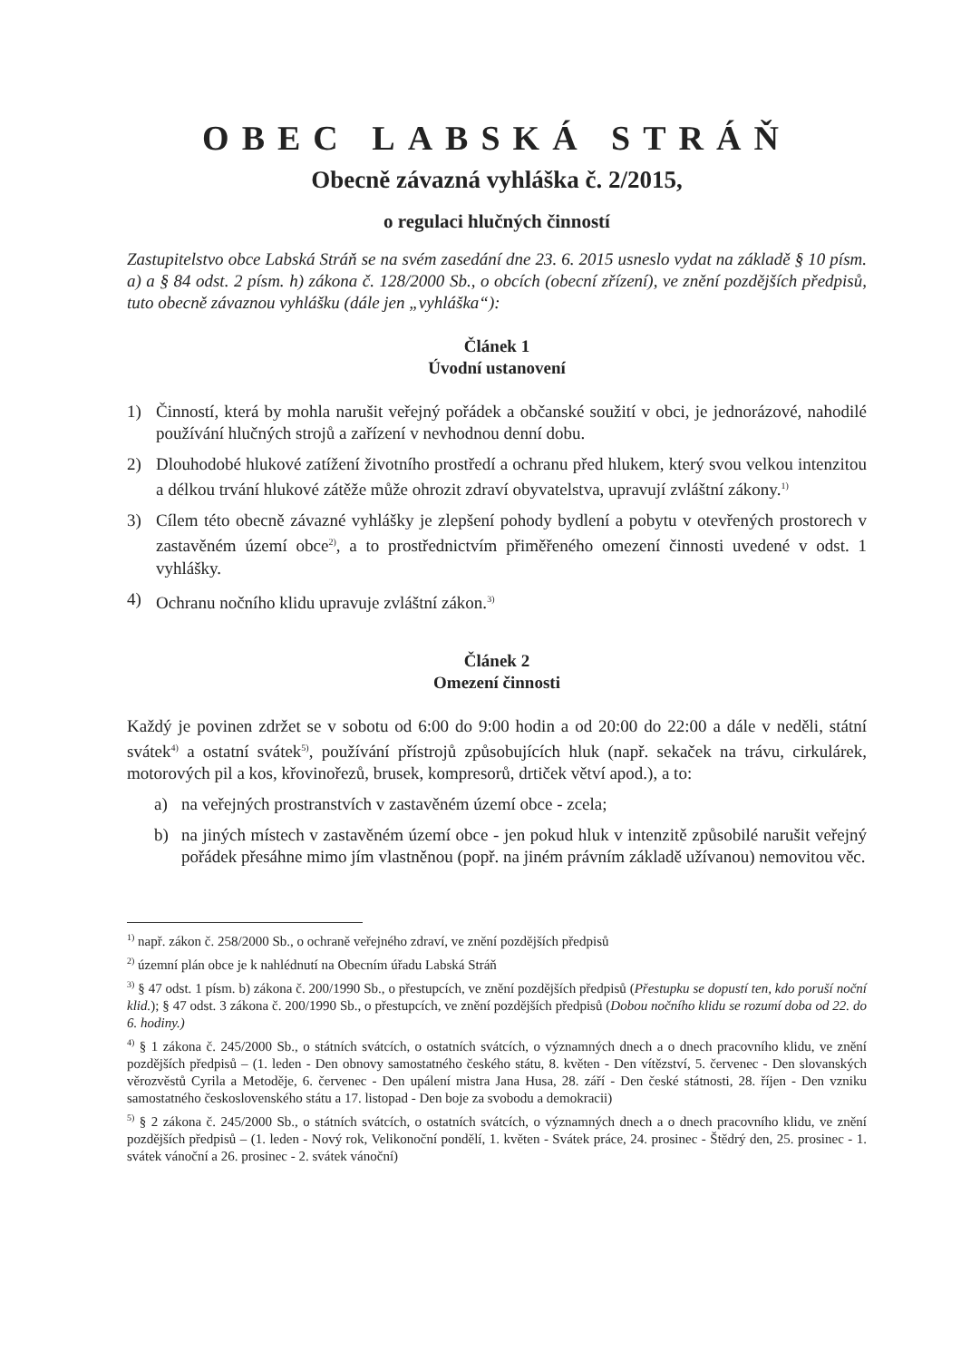OBEC LABSKÁ STRÁŇ
Obecně závazná vyhláška č. 2/2015,
o regulaci hlučných činností
Zastupitelstvo obce Labská Stráň se na svém zasedání dne 23. 6. 2015 usneslo vydat na základě § 10 písm. a) a § 84 odst. 2 písm. h) zákona č. 128/2000 Sb., o obcích (obecní zřízení), ve znění pozdějších předpisů, tuto obecně závaznou vyhlášku (dále jen „vyhláška“):
Článek 1
Úvodní ustanovení
1) Činností, která by mohla narušit veřejný pořádek a občanské soužití v obci, je jednorázové, nahodilé používání hlučných strojů a zařízení v nevhodnou denní dobu.
2) Dlouhodobé hlukové zatížení životního prostředí a ochranu před hlukem, který svou velkou intenzitou a délkou trvání hlukové zátěže může ohrozit zdraví obyvatelstva, upravují zvláštní zákony.<sup>1)</sup>
3) Cílem této obecně závazné vyhlášky je zlepšení pohody bydlení a pobytu v otevřených prostorech v zastavěném území obce<sup>2)</sup>, a to prostřednictvím přiměřeného omezení činnosti uvedené v odst. 1 vyhlášky.
4) Ochranu nočního klidu upravuje zvláštní zákon.<sup>3)</sup>
Článek 2
Omezení činnosti
Každý je povinen zdržet se v sobotu od 6:00 do 9:00 hodin a od 20:00 do 22:00 a dále v neděli, státní svátek<sup>4)</sup> a ostatní svátek<sup>5)</sup>, používání přístrojů způsobujících hluk (např. sekaček na trávu, cirkulárek, motorových pil a kos, křovinořezů, brusek, kompresorů, drtiček větví apod.), a to:
a) na veřejných prostranstvích v zastavěném území obce - zcela;
b) na jiných místech v zastavěném území obce - jen pokud hluk v intenzitě způsobilé narušit veřejný pořádek přesáhne mimo jím vlastněnou (popř. na jiném právním základě užívanou) nemovitou věc.
<sup>1)</sup> např. zákon č. 258/2000 Sb., o ochraně veřejného zdraví, ve znění pozdějších předpisů
<sup>2)</sup> územní plán obce je k nahlédnutí na Obecním úřadu Labská Stráň
<sup>3)</sup> § 47 odst. 1 písm. b) zákona č. 200/1990 Sb., o přestupcích, ve znění pozdějších předpisů (Přestupku se dopustí ten, kdo poruší noční klid.); § 47 odst. 3 zákona č. 200/1990 Sb., o přestupcích, ve znění pozdějších předpisů (Dobou nočního klidu se rozumí doba od 22. do 6. hodiny.)
<sup>4)</sup> § 1 zákona č. 245/2000 Sb., o státních svátcích, o ostatních svátcích, o významných dnech a o dnech pracovního klidu, ve znění pozdějších předpisů – (1. leden - Den obnovy samostatného českého státu, 8. květen - Den vítězství, 5. červenec - Den slovanských věrozvěstů Cyrila a Metoděje, 6. červenec - Den upálení mistra Jana Husa, 28. září - Den české státnosti, 28. říjen - Den vzniku samostatného československého státu a 17. listopad - Den boje za svobodu a demokracii)
<sup>5)</sup> § 2 zákona č. 245/2000 Sb., o státních svátcích, o ostatních svátcích, o významných dnech a o dnech pracovního klidu, ve znění pozdějších předpisů – (1. leden - Nový rok, Velikonoční pondělí, 1. květen - Svátek práce, 24. prosinec - Štědrý den, 25. prosinec - 1. svátek vánoční a 26. prosinec - 2. svátek vánoční)